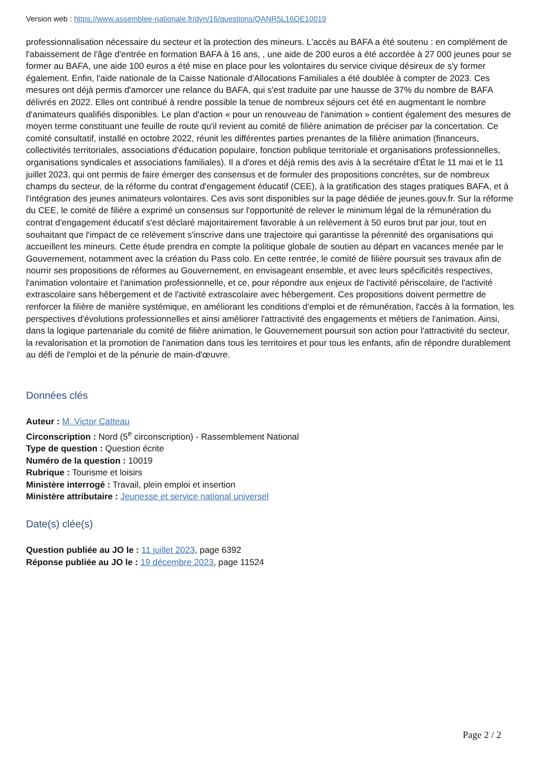Version web : https://www.assemblee-nationale.fr/dyn/16/questions/QANR5L16QE10019
professionnalisation nécessaire du secteur et la protection des mineurs. L'accès au BAFA a été soutenu : en complément de l'abaissement de l'âge d'entrée en formation BAFA à 16 ans, , une aide de 200 euros a été accordée à 27 000 jeunes pour se former au BAFA, une aide 100 euros a été mise en place pour les volontaires du service civique désireux de s'y former également. Enfin, l'aide nationale de la Caisse Nationale d'Allocations Familiales a été doublée à compter de 2023. Ces mesures ont déjà permis d'amorcer une relance du BAFA, qui s'est traduite par une hausse de 37% du nombre de BAFA délivrés en 2022. Elles ont contribué à rendre possible la tenue de nombreux séjours cet été en augmentant le nombre d'animateurs qualifiés disponibles. Le plan d'action « pour un renouveau de l'animation » contient également des mesures de moyen terme constituant une feuille de route qu'il revient au comité de filière animation de préciser par la concertation. Ce comité consultatif, installé en octobre 2022, réunit les différentes parties prenantes de la filière animation (financeurs, collectivités territoriales, associations d'éducation populaire, fonction publique territoriale et organisations professionnelles, organisations syndicales et associations familiales). Il a d'ores et déjà remis des avis à la secrétaire d'État le 11 mai et le 11 juillet 2023, qui ont permis de faire émerger des consensus et de formuler des propositions concrètes, sur de nombreux champs du secteur, de la réforme du contrat d'engagement éducatif (CEE), à la gratification des stages pratiques BAFA, et à l'intégration des jeunes animateurs volontaires. Ces avis sont disponibles sur la page dédiée de jeunes.gouv.fr. Sur la réforme du CEE, le comité de filière a exprimé un consensus sur l'opportunité de relever le minimum légal de la rémunération du contrat d'engagement éducatif s'est déclaré majoritairement favorable à un relèvement à 50 euros brut par jour, tout en souhaitant que l'impact de ce relèvement s'inscrive dans une trajectoire qui garantisse la pérennité des organisations qui accueillent les mineurs. Cette étude prendra en compte la politique globale de soutien au départ en vacances menée par le Gouvernement, notamment avec la création du Pass colo. En cette rentrée, le comité de filière poursuit ses travaux afin de nourrir ses propositions de réformes au Gouvernement, en envisageant ensemble, et avec leurs spécificités respectives, l'animation volontaire et l'animation professionnelle, et ce, pour répondre aux enjeux de l'activité périscolaire, de l'activité extrascolaire sans hébergement et de l'activité extrascolaire avec hébergement. Ces propositions doivent permettre de renforcer la filière de manière systémique, en améliorant les conditions d'emploi et de rémunération, l'accès à la formation, les perspectives d'évolutions professionnelles et ainsi améliorer l'attractivité des engagements et métiers de l'animation. Ainsi, dans la logique partenariale du comité de filière animation, le Gouvernement poursuit son action pour l'attractivité du secteur, la revalorisation et la promotion de l'animation dans tous les territoires et pour tous les enfants, afin de répondre durablement au défi de l'emploi et de la pénurie de main-d'œuvre.
Données clés
Auteur : M. Victor Catteau
Circonscription : Nord (5<sup>e</sup> circonscription) - Rassemblement National
Type de question : Question écrite
Numéro de la question : 10019
Rubrique : Tourisme et loisirs
Ministère interrogé : Travail, plein emploi et insertion
Ministère attributaire : Jeunesse et service national universel
Date(s) clée(s)
Question publiée au JO le : 11 juillet 2023, page 6392
Réponse publiée au JO le : 19 décembre 2023, page 11524
Page 2 / 2